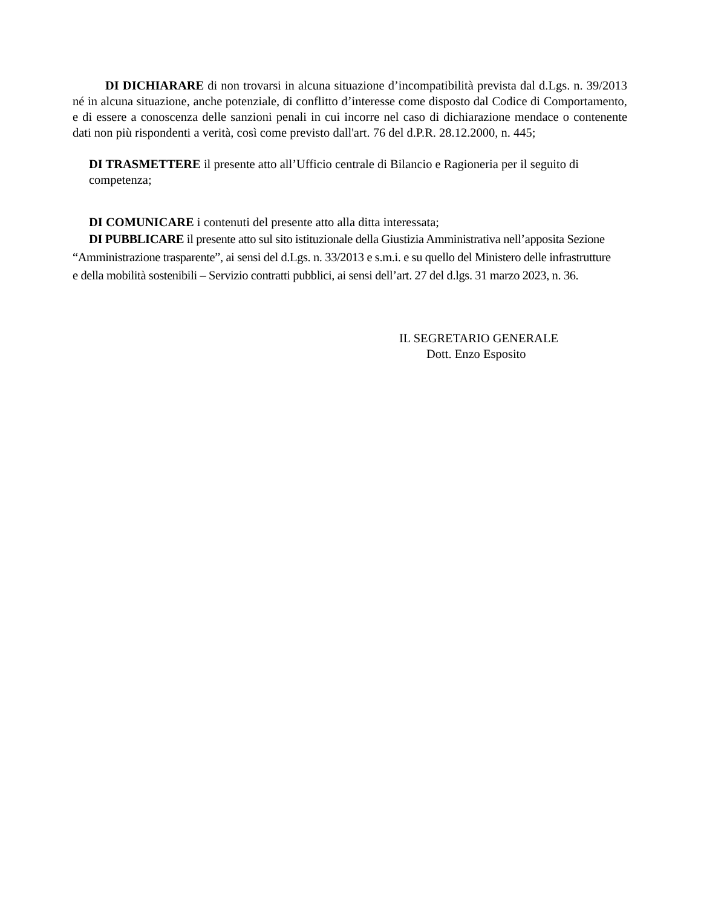DI DICHIARARE di non trovarsi in alcuna situazione d’incompatibilità prevista dal d.Lgs. n. 39/2013 né in alcuna situazione, anche potenziale, di conflitto d’interesse come disposto dal Codice di Comportamento, e di essere a conoscenza delle sanzioni penali in cui incorre nel caso di dichiarazione mendace o contenente dati non più rispondenti a verità, così come previsto dall'art. 76 del d.P.R. 28.12.2000, n. 445;
DI TRASMETTERE il presente atto all’Ufficio centrale di Bilancio e Ragioneria per il seguito di competenza;
DI COMUNICARE i contenuti del presente atto alla ditta interessata;
DI PUBBLICARE il presente atto sul sito istituzionale della Giustizia Amministrativa nell’apposita Sezione “Amministrazione trasparente”, ai sensi del d.Lgs. n. 33/2013 e s.m.i. e su quello del Ministero delle infrastrutture e della mobilità sostenibili – Servizio contratti pubblici, ai sensi dell’art. 27 del d.lgs. 31 marzo 2023, n. 36.
IL SEGRETARIO GENERALE
Dott. Enzo Esposito